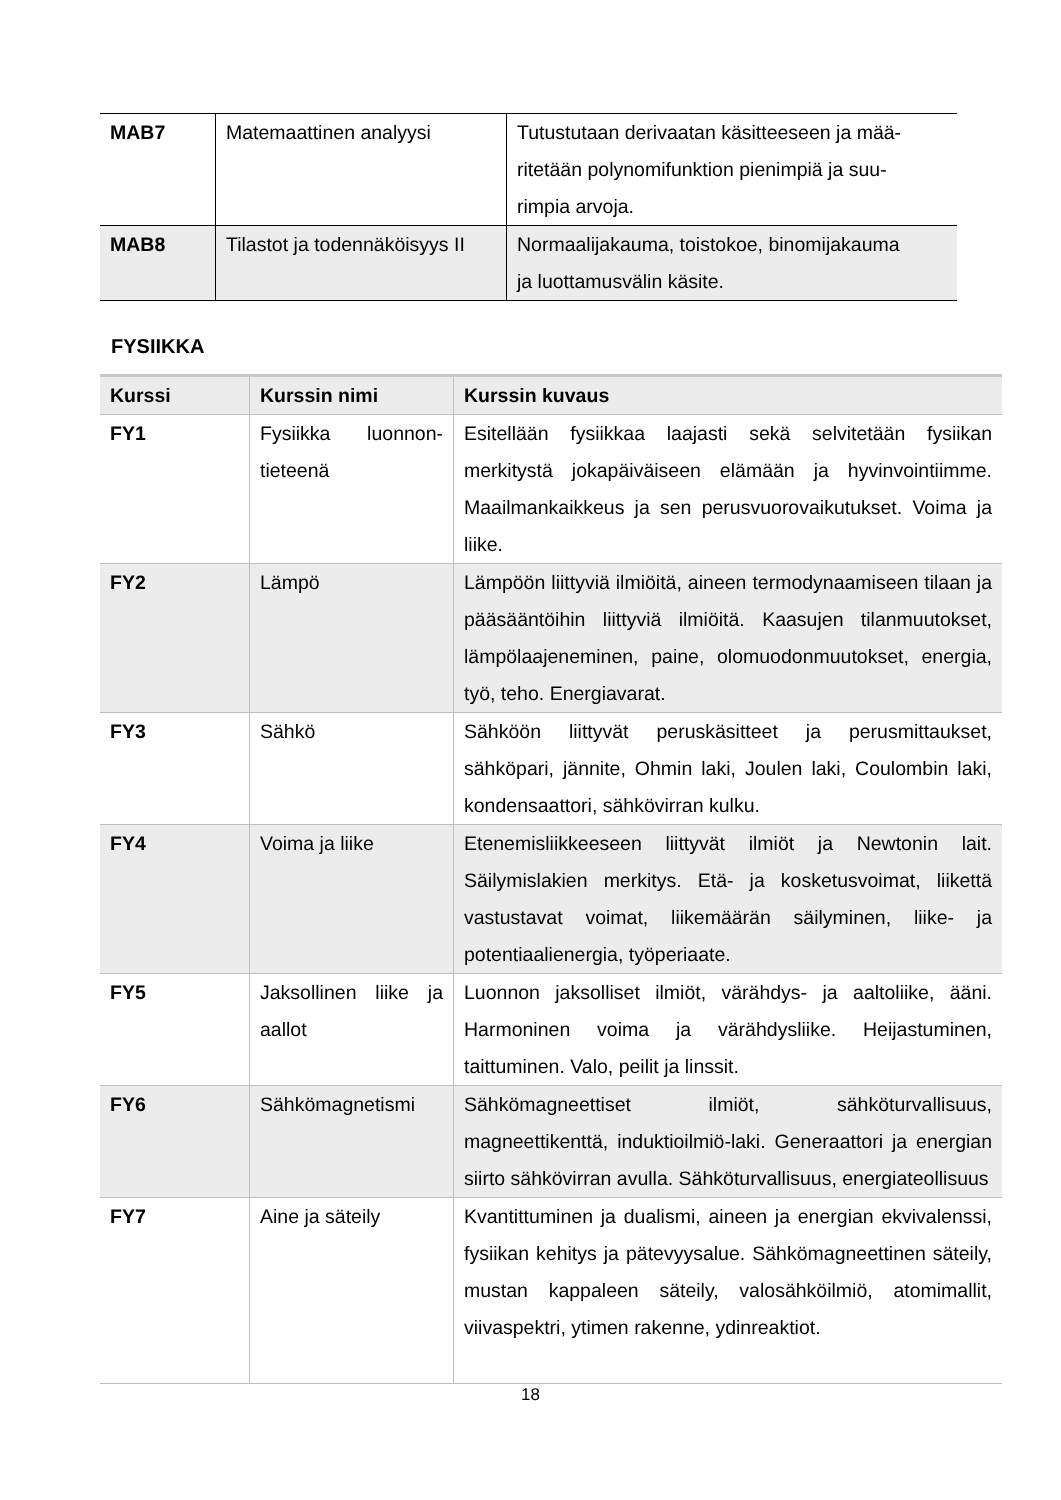| MAB7 | Matemaattinen analyysi | Tutustutaan derivaatan käsitteeseen ja mää- ritetään polynomifunktion pienimpiä ja suu- rimpia arvoja. |
| MAB8 | Tilastot ja todennäköisyys II | Normaalijakauma, toistokoe, binomijakauma ja luottamusvälin käsite. |
FYSIIKKA
| Kurssi | Kurssin nimi | Kurssin kuvaus |
| --- | --- | --- |
| FY1 | Fysiikka luonnon-tieteenä | Esitellään fysiikkaa laajasti sekä selvitetään fysiikan merkitystä jokapäiväiseen elämään ja hyvinvointiimme. Maailmankaikkeus ja sen perusvuorovaikutukset. Voima ja liike. |
| FY2 | Lämpö | Lämpöön liittyviä ilmiöitä, aineen termodynaamiseen tilaan ja pääsääntöihin liittyviä ilmiöitä. Kaasujen tilanmuutokset, lämpölaajeneminen, paine, olomuodonmuutokset, energia, työ, teho. Energiavarat. |
| FY3 | Sähkö | Sähköön liittyvät peruskäsitteet ja perusmittaukset, sähköpari, jännite, Ohmin laki, Joulen laki, Coulombin laki, kondensaattori, sähkövirran kulku. |
| FY4 | Voima ja liike | Etenemisliikkeeseen liittyvät ilmiöt ja Newtonin lait. Säilymislakien merkitys. Etä- ja kosketusvoimat, liikettä vastustavat voimat, liikemäärän säilyminen, liike- ja potentiaalienergia, työperiaate. |
| FY5 | Jaksollinen liike ja aallot | Luonnon jaksolliset ilmiöt, värähdys- ja aaltoliike, ääni. Harmoninen voima ja värähdysliike. Heijastuminen, taittuminen. Valo, peilit ja linssit. |
| FY6 | Sähkömagnetismi | Sähkömagneettiset ilmiöt, sähköturvallisuus, magneettikenttä, induktioilmiö-laki. Generaattori ja energian siirto sähkövirran avulla. Sähköturvallisuus, energiateollisuus |
| FY7 | Aine ja säteily | Kvantittuminen ja dualismi, aineen ja energian ekvivalenssi, fysiikan kehitys ja pätevyysalue. Sähkömagneettinen säteily, mustan kappaleen säteily, valosähköilmiö, atomimallit, viivaspektri, ytimen rakenne, ydinreaktiot. |
18